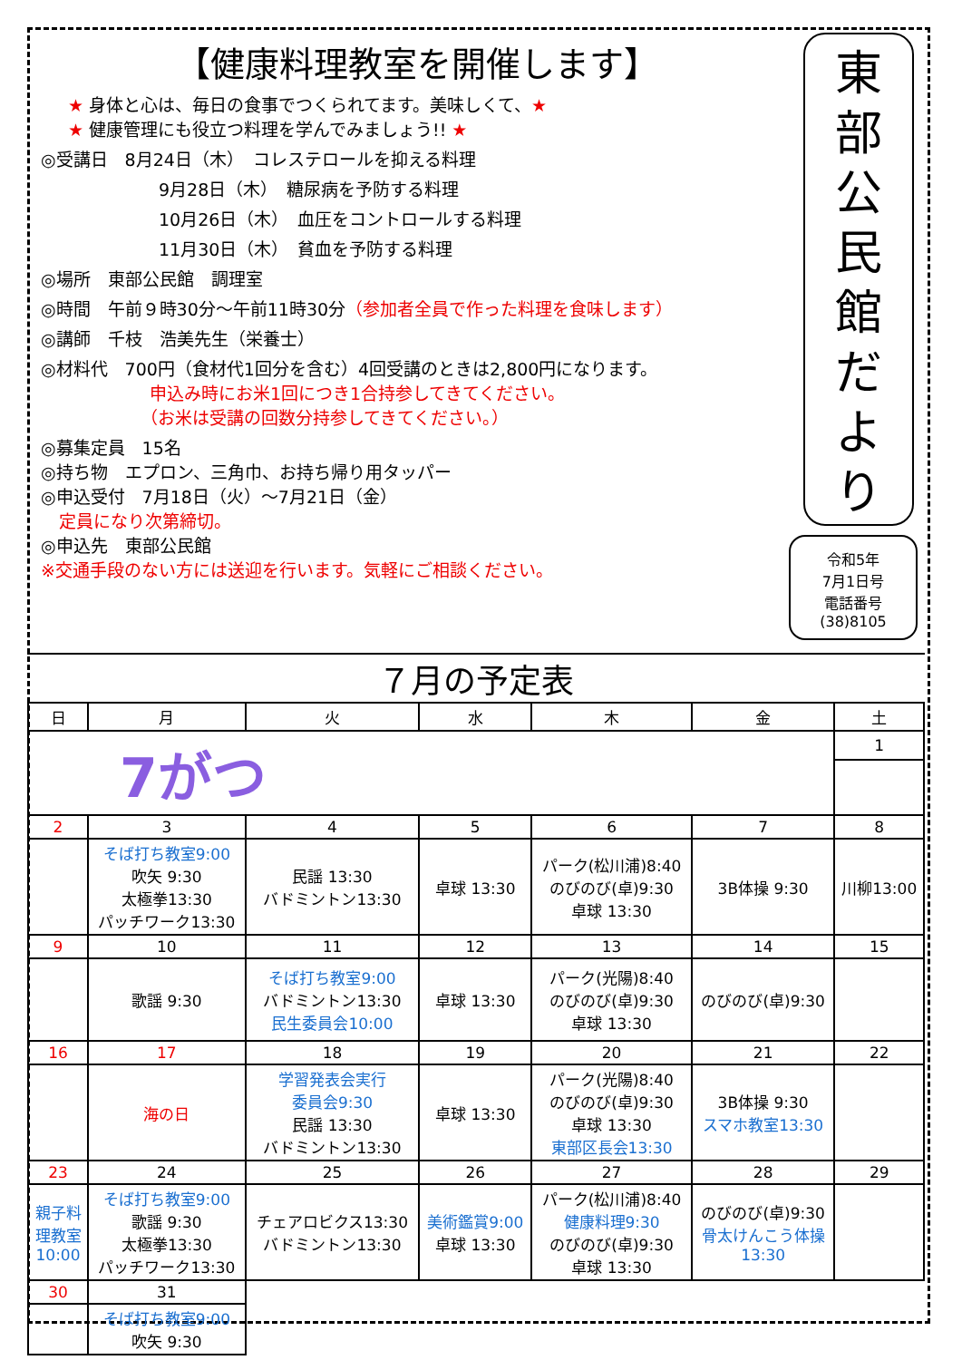【健康料理教室を開催します】
★ 身体と心は、毎日の食事でつくられてます。美味しくて、★
★ 健康管理にも役立つ料理を学んでみましょう!! ★
◎受講日　8月24日（木）　コレステロールを抑える料理
9月28日（木）　糖尿病を予防する料理
10月26日（木）　血圧をコントロールする料理
11月30日（木）　貧血を予防する料理
◎場所　東部公民館　調理室
◎時間　午前９時30分～午前11時30分（参加者全員で作った料理を食味します）
◎講師　千枝　浩美先生（栄養士）
◎材料代　700円（食材代1回分を含む）4回受講のときは2,800円になります。
申込み時にお米1回につき1合持参してきてください。
（お米は受講の回数分持参してきてください。）
◎募集定員　15名
◎持ち物　エプロン、三角巾、お持ち帰り用タッパー
◎申込受付　7月18日（火）～7月21日（金）
定員になり次第締切。
◎申込先　東部公民館
※交通手段のない方には送迎を行います。気軽にご相談ください。
東
部
公
民
館
だ
よ
り
令和5年
7月1日号
電話番号
(38)8105
７月の予定表
| 日 | 月 | 火 | 水 | 木 | 金 | 土 |
| --- | --- | --- | --- | --- | --- | --- |
| 7がつ | | | | | | 1 |
| 2 | 3 | 4 | 5 | 6 | 7 | 8 |
| | そば打ち教室9:00 吹矢 9:30 太極拳13:30 パッチワーク13:30 | 民謡 13:30 バドミントン13:30 | 卓球 13:30 | パーク(松川浦)8:40 のびのび(卓)9:30 卓球 13:30 | 3B体操 9:30 | 川柳13:00 |
| 9 | 10 | 11 | 12 | 13 | 14 | 15 |
| | 歌謡 9:30 | そば打ち教室9:00 バドミントン13:30 民生委員会10:00 | 卓球 13:30 | パーク(光陽)8:40 のびのび(卓)9:30 卓球 13:30 | のびのび(卓)9:30 | |
| 16 | 17 | 18 | 19 | 20 | 21 | 22 |
| | 海の日 | 学習発表会実行 委員会9:30 民謡 13:30 バドミントン13:30 | 卓球 13:30 | パーク(光陽)8:40 のびのび(卓)9:30 卓球 13:30 東部区長会13:30 | 3B体操 9:30 スマホ教室13:30 | |
| 23 | 24 | 25 | 26 | 27 | 28 | 29 |
| 親子料 理教室 10:00 | そば打ち教室9:00 歌謡 9:30 太極拳13:30 パッチワーク13:30 | チェアロビクス13:30 バドミントン13:30 | 美術鑑賞9:00 卓球 13:30 | パーク(松川浦)8:40 健康料理9:30 のびのび(卓)9:30 卓球 13:30 | のびのび(卓)9:30 骨太けんこう体操 13:30 | |
| 30 | 31 | | | | | |
| | そば打ち教室9:00 吹矢 9:30 | | | | | |